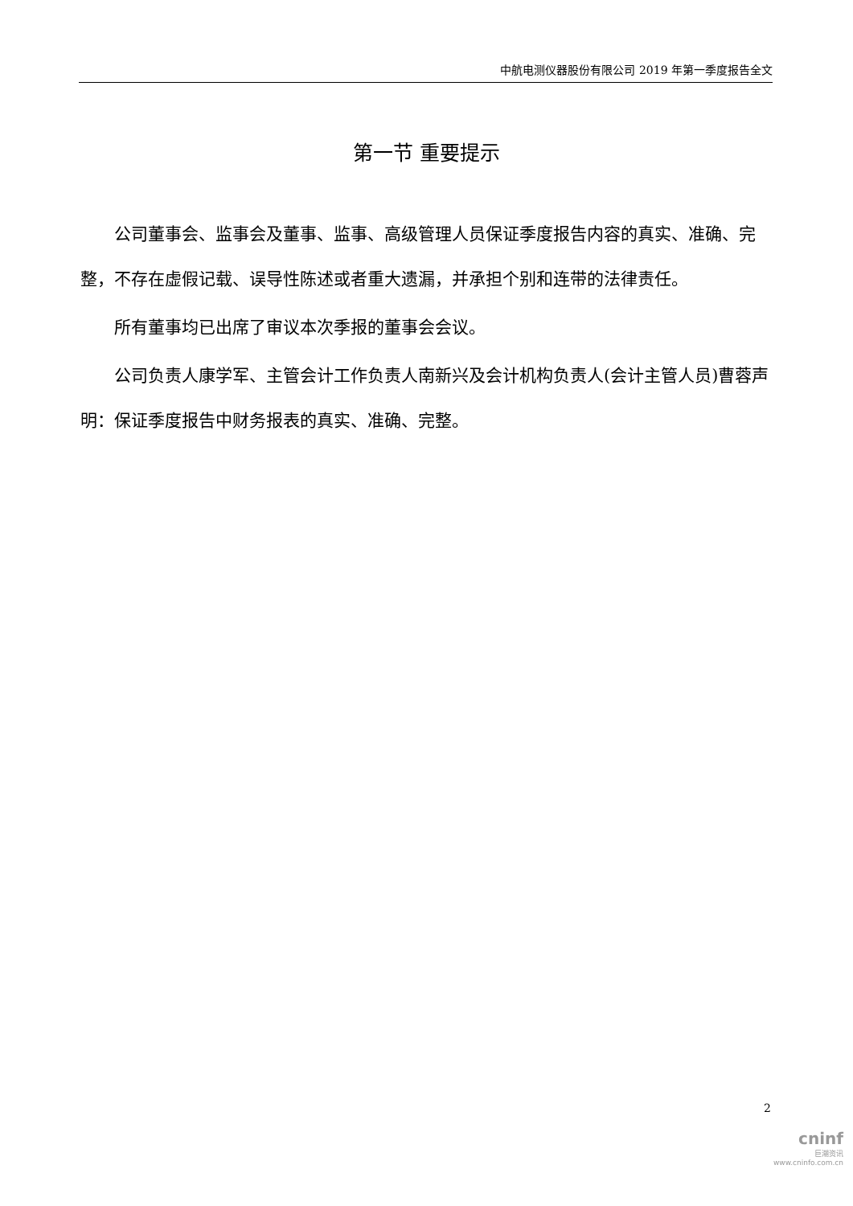中航电测仪器股份有限公司 2019 年第一季度报告全文
第一节 重要提示
公司董事会、监事会及董事、监事、高级管理人员保证季度报告内容的真实、准确、完整，不存在虚假记载、误导性陈述或者重大遗漏，并承担个别和连带的法律责任。
所有董事均已出席了审议本次季报的董事会会议。
公司负责人康学军、主管会计工作负责人南新兴及会计机构负责人(会计主管人员)曹蓉声明：保证季度报告中财务报表的真实、准确、完整。
2
cninf
巨潮资讯
www.cninfo.com.cn